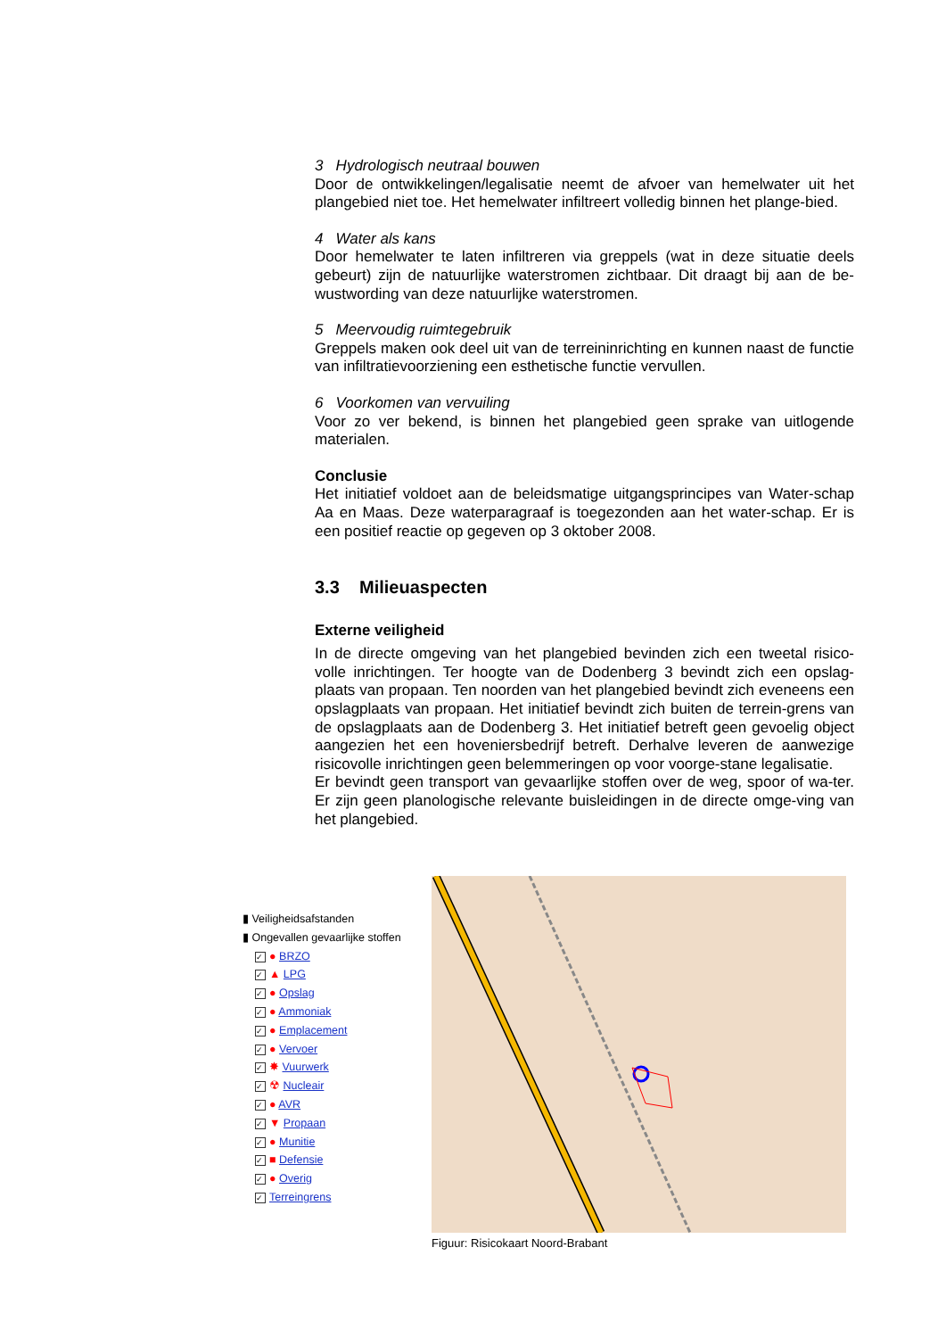3 Hydrologisch neutraal bouwen
Door de ontwikkelingen/legalisatie neemt de afvoer van hemelwater uit het plangebied niet toe. Het hemelwater infiltreert volledig binnen het plange-bied.
4 Water als kans
Door hemelwater te laten infiltreren via greppels (wat in deze situatie deels gebeurt) zijn de natuurlijke waterstromen zichtbaar. Dit draagt bij aan de be-wustwording van deze natuurlijke waterstromen.
5 Meervoudig ruimtegebruik
Greppels maken ook deel uit van de terreininrichting en kunnen naast de functie van infiltratievoorziening een esthetische functie vervullen.
6 Voorkomen van vervuiling
Voor zo ver bekend, is binnen het plangebied geen sprake van uitlogende materialen.
Conclusie
Het initiatief voldoet aan de beleidsmatige uitgangsprincipes van Water-schap Aa en Maas. Deze waterparagraaf is toegezonden aan het water-schap. Er is een positief reactie op gegeven op 3 oktober 2008.
3.3 Milieuaspecten
Externe veiligheid
In de directe omgeving van het plangebied bevinden zich een tweetal risico-volle inrichtingen. Ter hoogte van de Dodenberg 3 bevindt zich een opslag-plaats van propaan. Ten noorden van het plangebied bevindt zich eveneens een opslagplaats van propaan. Het initiatief bevindt zich buiten de terrein-grens van de opslagplaats aan de Dodenberg 3. Het initiatief betreft geen gevoelig object aangezien het een hoveniersbedrijf betreft. Derhalve leveren de aanwezige risicovolle inrichtingen geen belemmeringen op voor voorge-stane legalisatie.
Er bevindt geen transport van gevaarlijke stoffen over de weg, spoor of wa-ter. Er zijn geen planologische relevante buisleidingen in de directe omge-ving van het plangebied.
▮ Veiligheidsafstanden
▮ Ongevallen gevaarlijke stoffen
✓ ● BRZO
✓ ▲ LPG
✓ ● Opslag
✓ ● Ammoniak
✓ ● Emplacement
✓ ● Vervoer
✓ ✸ Vuurwerk
✓ ☢ Nucleair
✓ ● AVR
✓ ▼ Propaan
✓ ● Munitie
✓ ■ Defensie
✓ ● Overig
✓ Terreingrens
Figuur: Risicokaart Noord-Brabant